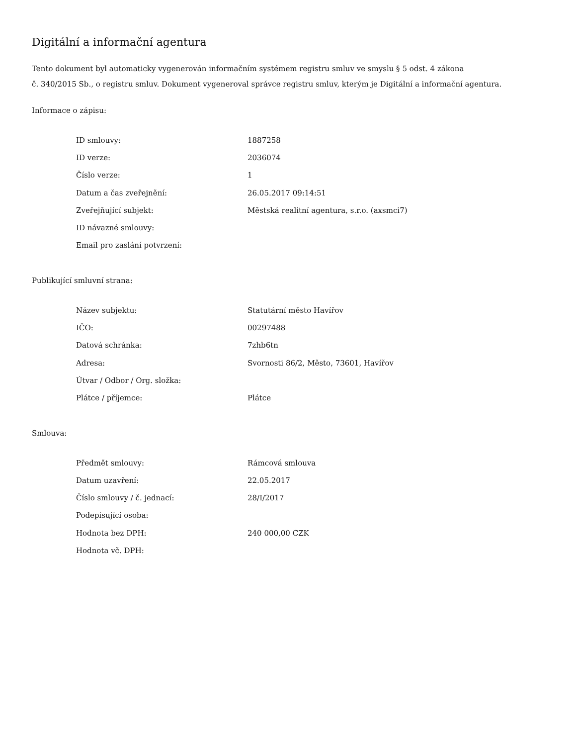Digitální a informační agentura
Tento dokument byl automaticky vygenerován informačním systémem registru smluv ve smyslu § 5 odst. 4 zákona
č. 340/2015 Sb., o registru smluv. Dokument vygeneroval správce registru smluv, kterým je Digitální a informační agentura.
Informace o zápisu:
| ID smlouvy: | 1887258 |
| ID verze: | 2036074 |
| Číslo verze: | 1 |
| Datum a čas zveřejnění: | 26.05.2017 09:14:51 |
| Zveřejňující subjekt: | Městská realitní agentura, s.r.o. (axsmci7) |
| ID návazné smlouvy: | |
| Email pro zaslání potvrzení: | |
Publikující smluvní strana:
| Název subjektu: | Statutární město Havířov |
| IČO: | 00297488 |
| Datová schránka: | 7zhb6tn |
| Adresa: | Svornosti 86/2, Město, 73601, Havířov |
| Útvar / Odbor / Org. složka: | |
| Plátce / příjemce: | Plátce |
Smlouva:
| Předmět smlouvy: | Rámcová smlouva |
| Datum uzavření: | 22.05.2017 |
| Číslo smlouvy / č. jednací: | 28/I/2017 |
| Podepisující osoba: | |
| Hodnota bez DPH: | 240 000,00 CZK |
| Hodnota vč. DPH: | |